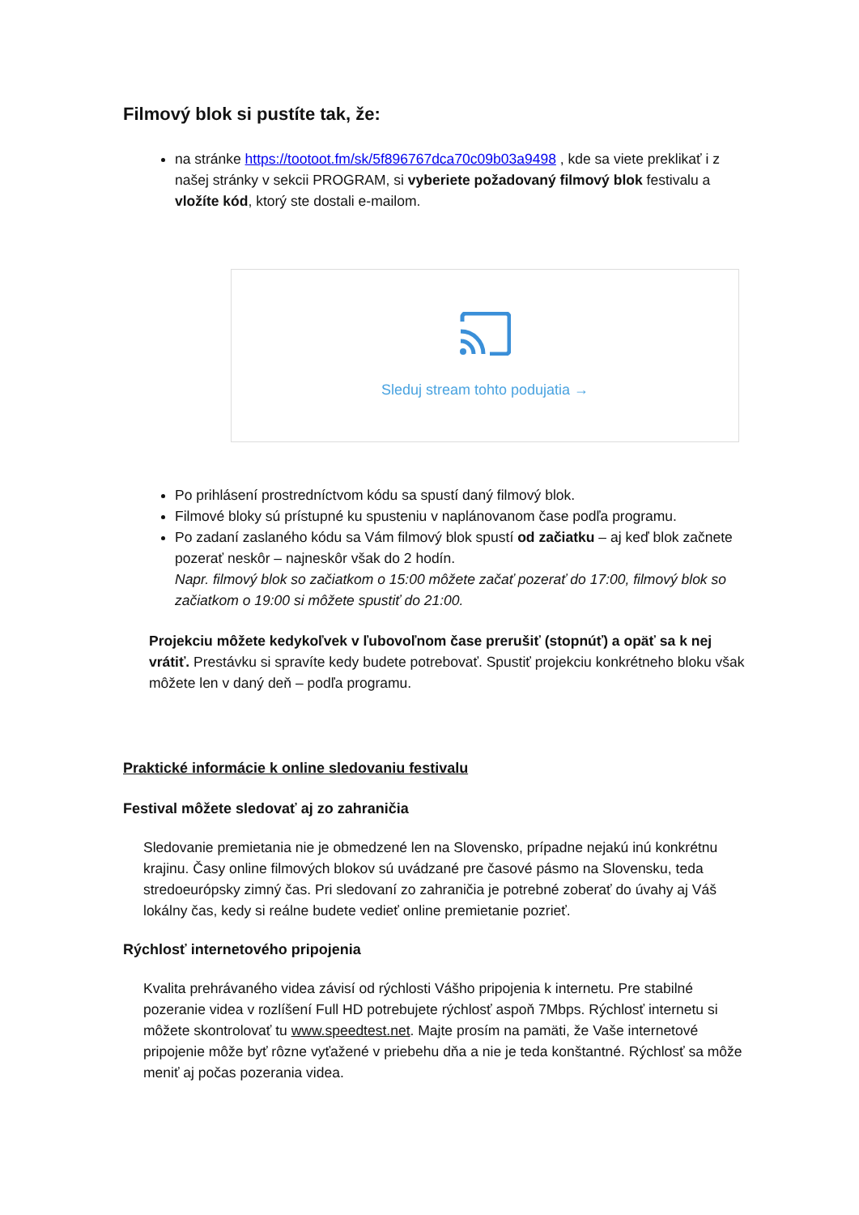Filmový blok si pustíte tak, že:
na stránke https://tootoot.fm/sk/5f896767dca70c09b03a9498 , kde sa viete preklikať i z našej stránky v sekcii PROGRAM, si vyberiete požadovaný filmový blok festivalu a vložíte kód, ktorý ste dostali e-mailom.
Sleduj stream tohto podujatia →
Po prihlásení prostredníctvom kódu sa spustí daný filmový blok.
Filmové bloky sú prístupné ku spusteniu v naplánovanom čase podľa programu.
Po zadaní zaslaného kódu sa Vám filmový blok spustí od začiatku – aj keď blok začnete pozerať neskôr – najneskôr však do 2 hodín.
Napr. filmový blok so začiatkom o 15:00 môžete začať pozerať do 17:00, filmový blok so začiatkom o 19:00 si môžete spustiť do 21:00.
Projekciu môžete kedykoľvek v ľubovoľnom čase prerušiť (stopnúť) a opäť sa k nej vrátiť. Prestávku si spravíte kedy budete potrebovať. Spustiť projekciu konkrétneho bloku však môžete len v daný deň – podľa programu.
Praktické informácie k online sledovaniu festivalu
Festival môžete sledovať aj zo zahraničia
Sledovanie premietania nie je obmedzené len na Slovensko, prípadne nejakú inú konkrétnu krajinu. Časy online filmových blokov sú uvádzané pre časové pásmo na Slovensku, teda stredoeurópsky zimný čas. Pri sledovaní zo zahraničia je potrebné zoberať do úvahy aj Váš lokálny čas, kedy si reálne budete vedieť online premietanie pozrieť.
Rýchlosť internetového pripojenia
Kvalita prehrávaného videa závisí od rýchlosti Vášho pripojenia k internetu. Pre stabilné pozeranie videa v rozlíšení Full HD potrebujete rýchlosť aspoň 7Mbps. Rýchlosť internetu si môžete skontrolovať tu www.speedtest.net. Majte prosím na pamäti, že Vaše internetové pripojenie môže byť rôzne vyťažené v priebehu dňa a nie je teda konštantné. Rýchlosť sa môže meniť aj počas pozerania videa.